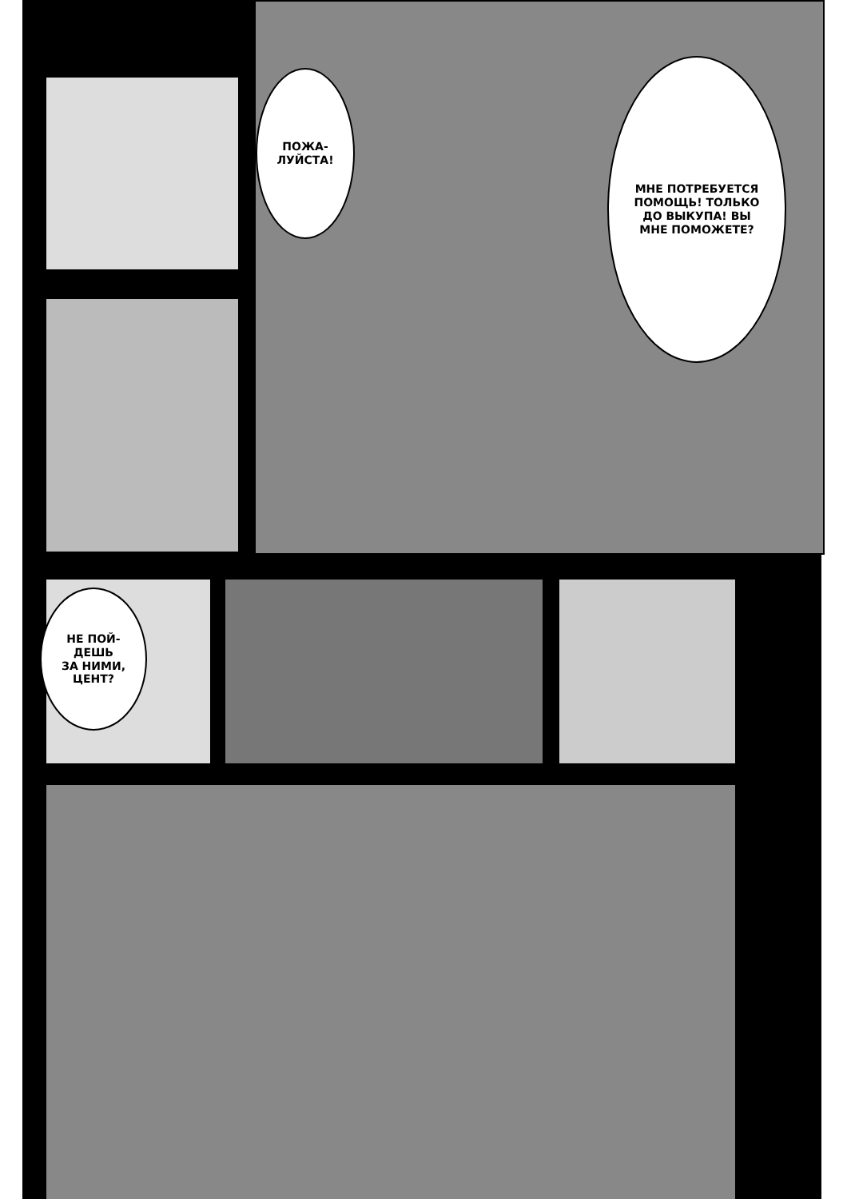ПОЖА-
ЛУЙСТА!
МНЕ ПОТРЕБУЕТСЯ
ПОМОЩЬ! ТОЛЬКО
ДО ВЫКУПА! ВЫ
МНЕ ПОМОЖЕТЕ?
НЕ ПОЙ-
ДЕШЬ
ЗА НИМИ,
ЦЕНТ?